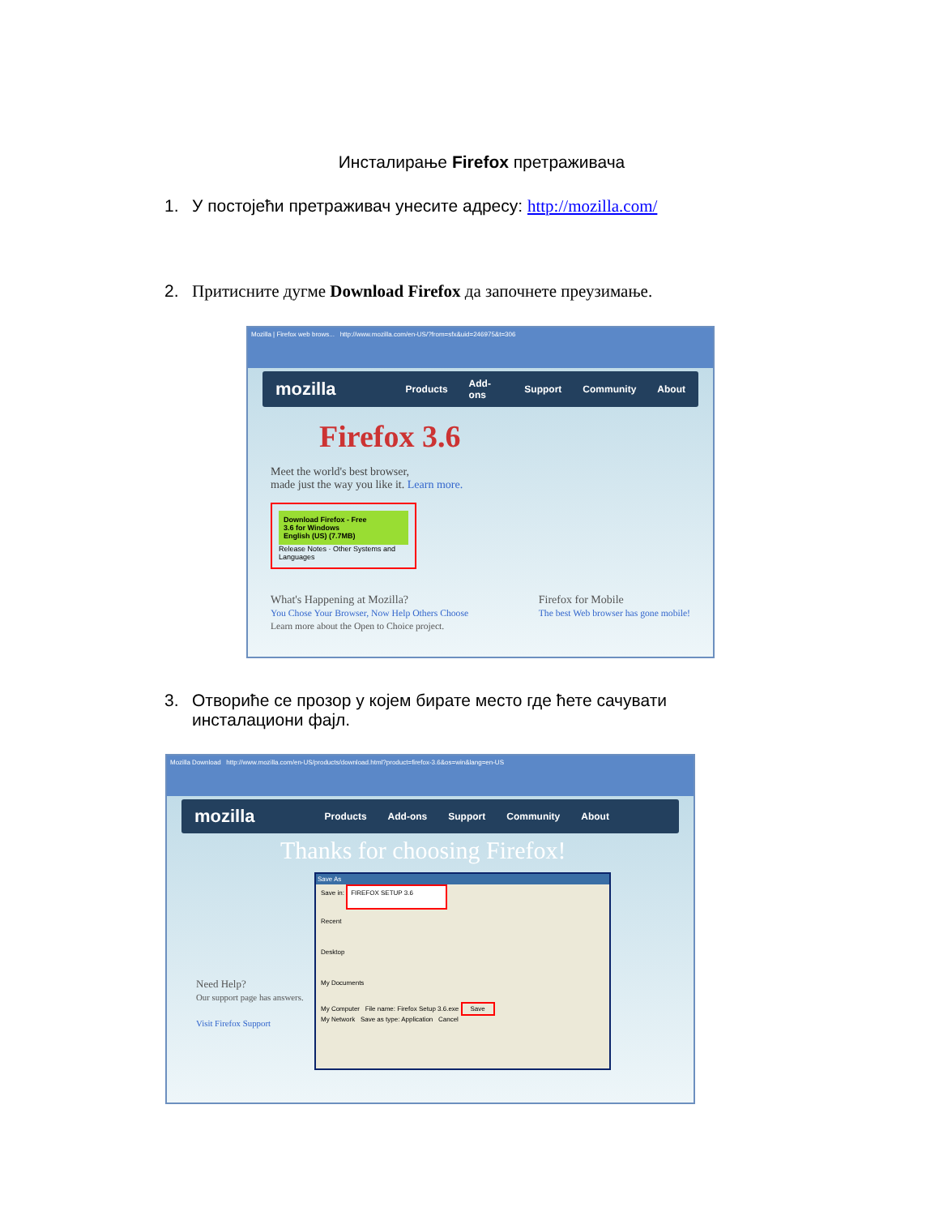Инсталирање Firefox претраживача
1. У постојећи претраживач унесите адресу: http://mozilla.com/
2. Притисните дугме Download Firefox да започнете преузимање.
Mozilla | Firefox web brows... http://www.mozilla.com/en-US/?from=sfx&uid=246975&t=306
mozilla Products Add-ons Support Community About
Firefox 3.6
Meet the world's best browser,
made just the way you like it. Learn more.
Download Firefox - Free
3.6 for Windows
English (US) (7.7MB)
Release Notes · Other Systems and Languages
What's Happening at Mozilla?
You Chose Your Browser, Now Help Others Choose
Learn more about the Open to Choice project. Firefox for Mobile
The best Web browser has gone mobile!
3. Отвориће се прозор у којем бирате место где ћете сачувати инсталациони фајл.
Mozilla Download http://www.mozilla.com/en-US/products/download.html?product=firefox-3.6&os=win&lang=en-US
mozilla Products Add-ons Support Community About
Thanks for choosing Firefox!
Need Help?
Our support page has answers.
Visit Firefox Support
Save As
Save in: FIREFOX SETUP 3.6
Recent
Desktop
My Documents
My Computer File name: Firefox Setup 3.6.exe Save
My Network Save as type: Application Cancel